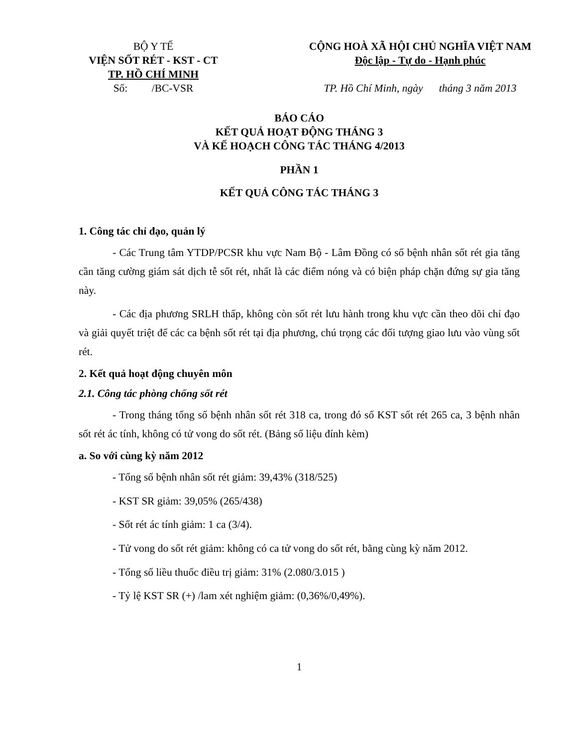BỘ Y TẾ
VIỆN SỐT RÉT - KST - CT
TP. HỒ CHÍ MINH
Số: /BC-VSR
CỘNG HOÀ XÃ HỘI CHỦ NGHĨA VIỆT NAM
Độc lập - Tự do - Hạnh phúc
TP. Hồ Chí Minh, ngày tháng 3 năm 2013
BÁO CÁO
KẾT QUẢ HOẠT ĐỘNG THÁNG 3
VÀ KẾ HOẠCH CÔNG TÁC THÁNG 4/2013
PHẦN 1
KẾT QUẢ CÔNG TÁC THÁNG 3
1. Công tác chỉ đạo, quản lý
- Các Trung tâm YTDP/PCSR khu vực Nam Bộ - Lâm Đồng có số bệnh nhân sốt rét gia tăng cần tăng cường giám sát dịch tễ sốt rét, nhất là các điểm nóng và có biện pháp chặn đứng sự gia tăng này.
- Các địa phương SRLH thấp, không còn sốt rét lưu hành trong khu vực cần theo dõi chỉ đạo và giải quyết triệt để các ca bệnh sốt rét tại địa phương, chú trọng các đối tượng giao lưu vào vùng sốt rét.
2. Kết quả hoạt động chuyên môn
2.1. Công tác phòng chống sốt rét
- Trong tháng tổng số bệnh nhân sốt rét 318 ca, trong đó số KST sốt rét 265 ca, 3 bệnh nhân sốt rét ác tính, không có tử vong do sốt rét. (Bảng số liệu đính kèm)
a. So với cùng kỳ năm 2012
- Tổng số bệnh nhân sốt rét giảm: 39,43% (318/525)
- KST SR giảm: 39,05% (265/438)
- Sốt rét ác tính giảm: 1 ca (3/4).
- Tử vong do sốt rét giảm: không có ca tử vong do sốt rét, bằng cùng kỳ năm 2012.
- Tổng số liều thuốc điều trị giảm: 31% (2.080/3.015 )
- Tỷ lệ KST SR (+) /lam xét nghiệm giảm: (0,36%/0,49%).
1